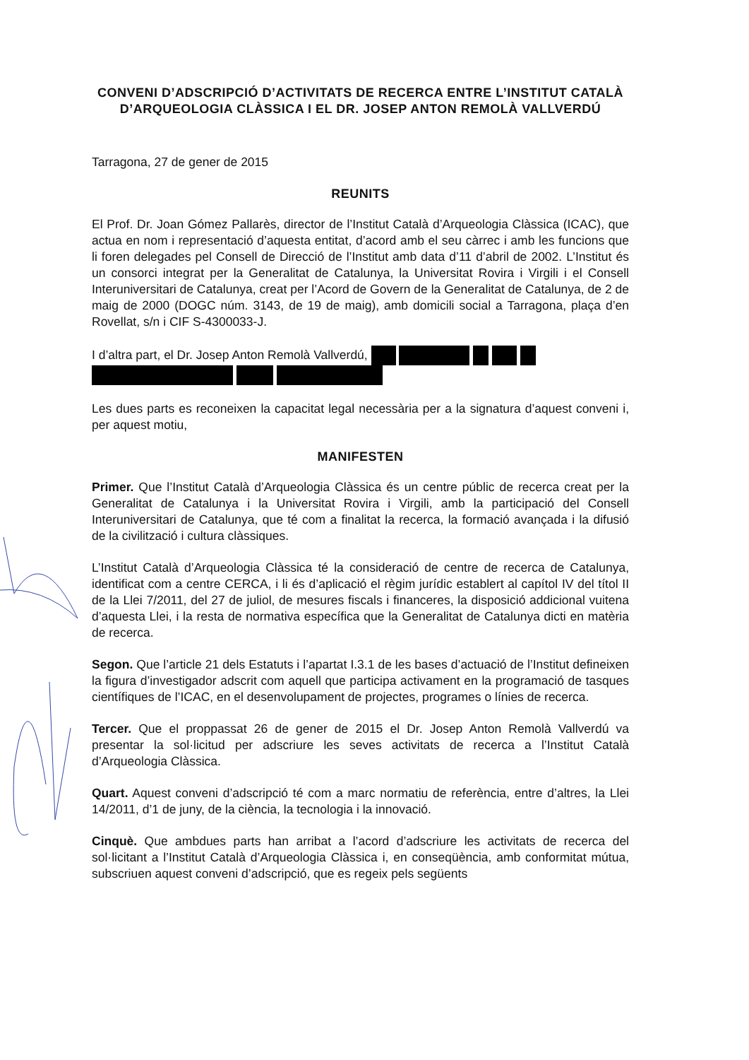CONVENI D’ADSCRIPCIÓ D’ACTIVITATS DE RECERCA ENTRE L’INSTITUT CATALÀ D’ARQUEOLOGIA CLÀSSICA I EL DR. JOSEP ANTON REMOLÀ VALLVERDÚ
Tarragona, 27 de gener de 2015
REUNITS
El Prof. Dr. Joan Gómez Pallarès, director de l’Institut Català d’Arqueologia Clàssica (ICAC), que actua en nom i representació d’aquesta entitat, d’acord amb el seu càrrec i amb les funcions que li foren delegades pel Consell de Direcció de l’Institut amb data d’11 d’abril de 2002. L’Institut és un consorci integrat per la Generalitat de Catalunya, la Universitat Rovira i Virgili i el Consell Interuniversitari de Catalunya, creat per l’Acord de Govern de la Generalitat de Catalunya, de 2 de maig de 2000 (DOGC núm. 3143, de 19 de maig), amb domicili social a Tarragona, plaça d’en Rovellat, s/n i CIF S-4300033-J.
I d’altra part, el Dr. Josep Anton Remolà Vallverdú,
Les dues parts es reconeixen la capacitat legal necessària per a la signatura d’aquest conveni i, per aquest motiu,
MANIFESTEN
Primer. Que l’Institut Català d’Arqueologia Clàssica és un centre públic de recerca creat per la Generalitat de Catalunya i la Universitat Rovira i Virgili, amb la participació del Consell Interuniversitari de Catalunya, que té com a finalitat la recerca, la formació avançada i la difusió de la civilització i cultura clàssiques.
L’Institut Català d’Arqueologia Clàssica té la consideració de centre de recerca de Catalunya, identificat com a centre CERCA, i li és d’aplicació el règim jurídic establert al capítol IV del títol II de la Llei 7/2011, del 27 de juliol, de mesures fiscals i financeres, la disposició addicional vuitena d’aquesta Llei, i la resta de normativa específica que la Generalitat de Catalunya dicti en matèria de recerca.
Segon. Que l’article 21 dels Estatuts i l’apartat I.3.1 de les bases d’actuació de l’Institut defineixen la figura d’investigador adscrit com aquell que participa activament en la programació de tasques científiques de l’ICAC, en el desenvolupament de projectes, programes o línies de recerca.
Tercer. Que el proppassat 26 de gener de 2015 el Dr. Josep Anton Remolà Vallverdú va presentar la sol·licitud per adscriure les seves activitats de recerca a l’Institut Català d’Arqueologia Clàssica.
Quart. Aquest conveni d’adscripció té com a marc normatiu de referència, entre d’altres, la Llei 14/2011, d’1 de juny, de la ciència, la tecnologia i la innovació.
Cinquè. Que ambdues parts han arribat a l’acord d’adscriure les activitats de recerca del sol·licitant a l’Institut Català d’Arqueologia Clàssica i, en conseqüència, amb conformitat mútua, subscriuen aquest conveni d’adscripció, que es regeix pels següents